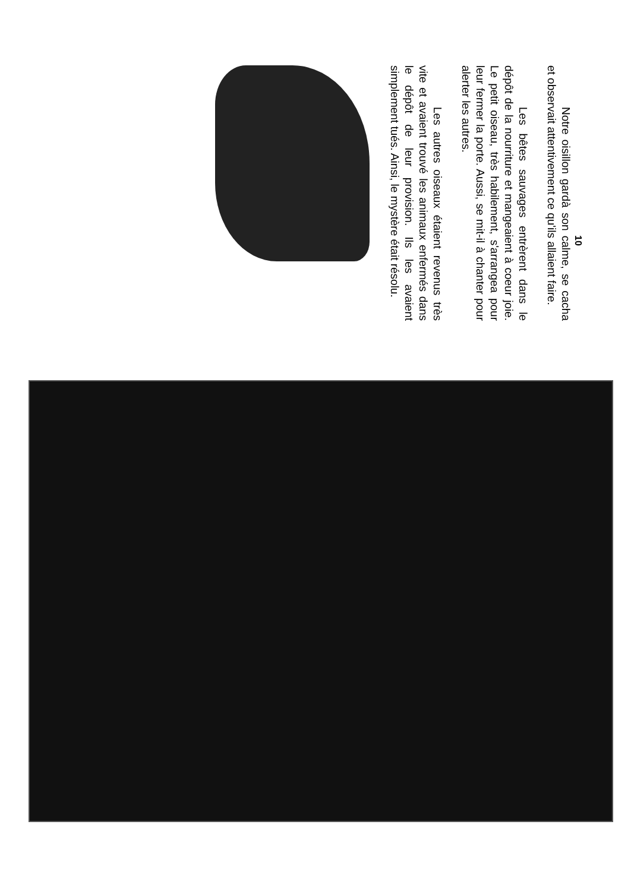10
Notre oisillon gardà son calme, se cacha et observait attentivement ce qu'ils allaient faire.
Les bêtes sauvages entrèrent dans le dépôt de la nourriture et mangeaient à coeur joie. Le petit oiseau, très habilement, s'arrangea pour leur fermer la porte. Aussi, se mit-il à chanter pour alerter les autres.
Les autres oiseaux étaient revenus très vite et avaient trouvé les animaux enfermés dans le dépôt de leur provision. Ils les avaient simplement tués. Ainsi, le mystère était résolu.